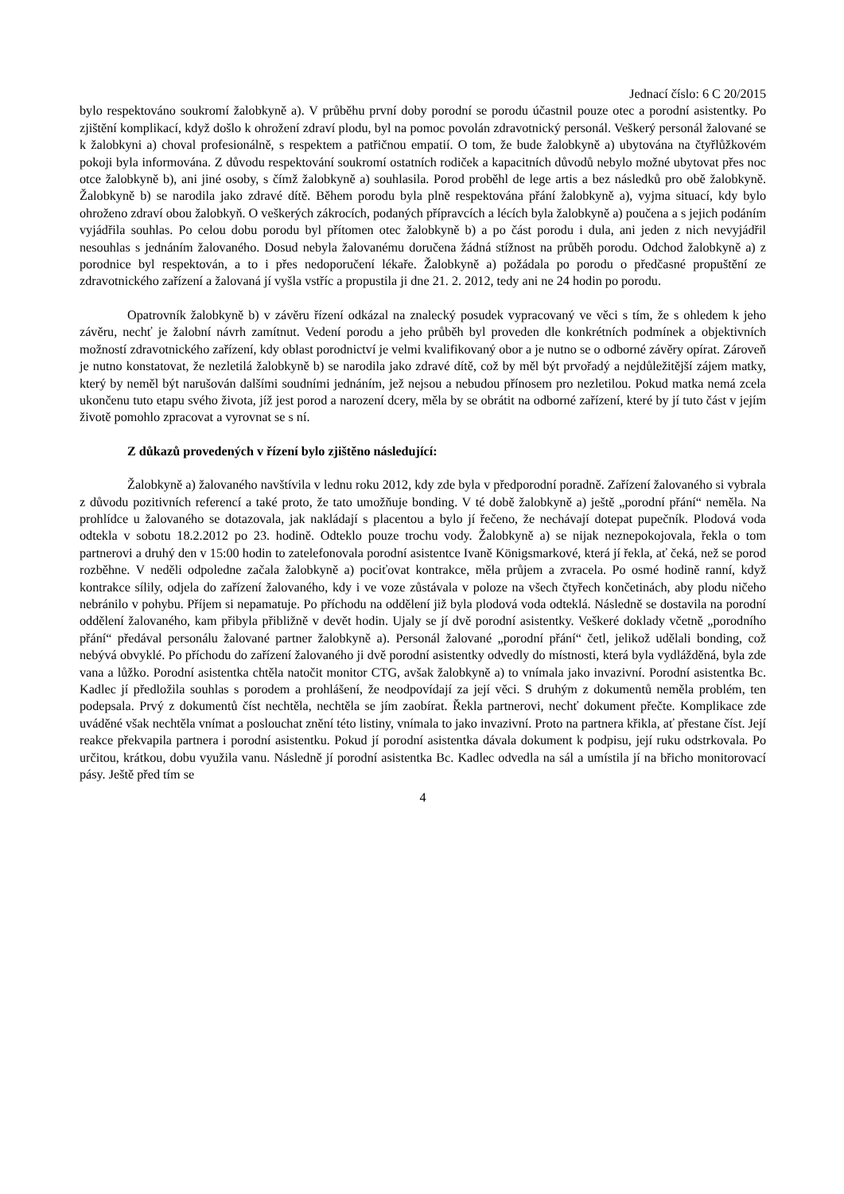Jednací číslo: 6 C 20/2015
bylo respektováno soukromí žalobkyně a). V průběhu první doby porodní se porodu účastnil pouze otec a porodní asistentky. Po zjištění komplikací, když došlo k ohrožení zdraví plodu, byl na pomoc povolán zdravotnický personál. Veškerý personál žalované se k žalobkyni a) choval profesionálně, s respektem a patřičnou empatií. O tom, že bude žalobkyně a) ubytována na čtyřlůžkovém pokoji byla informována. Z důvodu respektování soukromí ostatních rodiček a kapacitních důvodů nebylo možné ubytovat přes noc otce žalobkyně b), ani jiné osoby, s čímž žalobkyně a) souhlasila. Porod proběhl de lege artis a bez následků pro obě žalobkyně. Žalobkyně b) se narodila jako zdravé dítě. Během porodu byla plně respektována přání žalobkyně a), vyjma situací, kdy bylo ohroženo zdraví obou žalobkyň. O veškerých zákrocích, podaných přípravcích a lécích byla žalobkyně a) poučena a s jejich podáním vyjádřila souhlas. Po celou dobu porodu byl přítomen otec žalobkyně b) a po část porodu i dula, ani jeden z nich nevyjádřil nesouhlas s jednáním žalovaného. Dosud nebyla žalovanému doručena žádná stížnost na průběh porodu. Odchod žalobkyně a) z porodnice byl respektován, a to i přes nedoporučení lékaře. Žalobkyně a) požádala po porodu o předčasné propuštění ze zdravotnického zařízení a žalovaná jí vyšla vstříc a propustila ji dne 21. 2. 2012, tedy ani ne 24 hodin po porodu.
Opatrovník žalobkyně b) v závěru řízení odkázal na znalecký posudek vypracovaný ve věci s tím, že s ohledem k jeho závěru, nechť je žalobní návrh zamítnut. Vedení porodu a jeho průběh byl proveden dle konkrétních podmínek a objektivních možností zdravotnického zařízení, kdy oblast porodnictví je velmi kvalifikovaný obor a je nutno se o odborné závěry opírat. Zároveň je nutno konstatovat, že nezletilá žalobkyně b) se narodila jako zdravé dítě, což by měl být prvořadý a nejdůležitější zájem matky, který by neměl být narušován dalšími soudními jednáním, jež nejsou a nebudou přínosem pro nezletilou. Pokud matka nemá zcela ukončenu tuto etapu svého života, jíž jest porod a narození dcery, měla by se obrátit na odborné zařízení, které by jí tuto část v jejím životě pomohlo zpracovat a vyrovnat se s ní.
Z důkazů provedených v řízení bylo zjištěno následující:
Žalobkyně a) žalovaného navštívila v lednu roku 2012, kdy zde byla v předporodní poradně. Zařízení žalovaného si vybrala z důvodu pozitivních referencí a také proto, že tato umožňuje bonding. V té době žalobkyně a) ještě „porodní přání“ neměla. Na prohlídce u žalovaného se dotazovala, jak nakládají s placentou a bylo jí řečeno, že nechávají dotepat pupečník. Plodová voda odtekla v sobotu 18.2.2012 po 23. hodině. Odteklo pouze trochu vody. Žalobkyně a) se nijak neznepokojovala, řekla o tom partnerovi a druhý den v 15:00 hodin to zatelefonovala porodní asistentce Ivaně Königsmarkové, která jí řekla, ať čeká, než se porod rozběhne. V neděli odpoledne začala žalobkyně a) pociťovat kontrakce, měla průjem a zvracela. Po osmé hodině ranní, když kontrakce sílily, odjela do zařízení žalovaného, kdy i ve voze zůstávala v poloze na všech čtyřech končetinách, aby plodu ničeho nebránilo v pohybu. Příjem si nepamatuje. Po příchodu na oddělení již byla plodová voda odteklá. Následně se dostavila na porodní oddělení žalovaného, kam přibyla přibližně v devět hodin. Ujaly se jí dvě porodní asistentky. Veškeré doklady včetně „porodního přání“ předával personálu žalované partner žalobkyně a). Personál žalované „porodní přání“ četl, jelikož udělali bonding, což nebývá obvyklé. Po příchodu do zařízení žalovaného ji dvě porodní asistentky odvedly do místnosti, která byla vydlážděná, byla zde vana a lůžko. Porodní asistentka chtěla natočit monitor CTG, avšak žalobkyně a) to vnímala jako invazivní. Porodní asistentka Bc. Kadlec jí předložila souhlas s porodem a prohlášení, že neodpovídají za její věci. S druhým z dokumentů neměla problém, ten podepsala. Prvý z dokumentů číst nechtěla, nechtěla se jím zaobírat. Řekla partnerovi, nechť dokument přečte. Komplikace zde uváděné však nechtěla vnímat a poslouchat znění této listiny, vnímala to jako invazivní. Proto na partnera křikla, ať přestane číst. Její reakce překvapila partnera i porodní asistentku. Pokud jí porodní asistentka dávala dokument k podpisu, její ruku odstrkovala. Po určitou, krátkou, dobu využila vanu. Následně jí porodní asistentka Bc. Kadlec odvedla na sál a umístila jí na břicho monitorovací pásy. Ještě před tím se
4